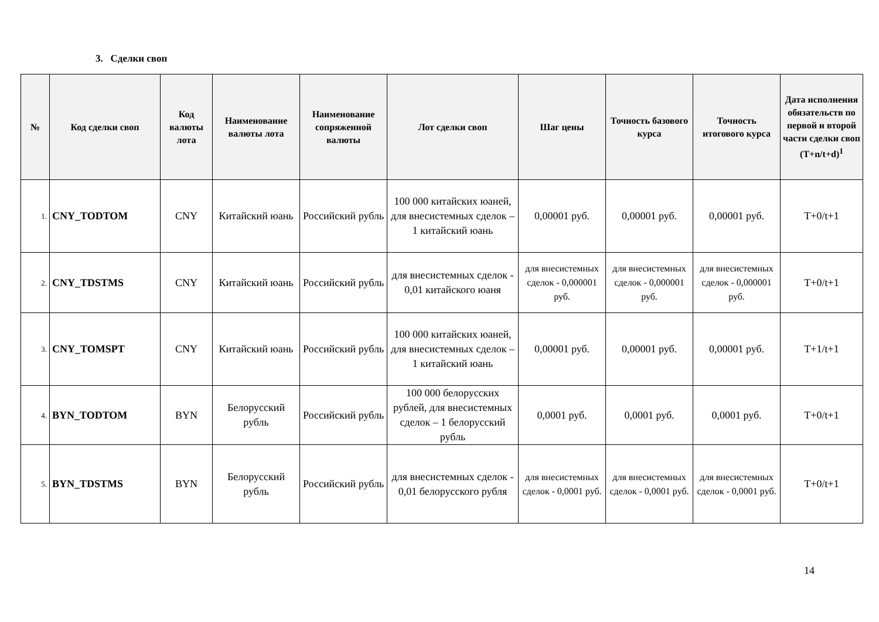3. Сделки своп
| № | Код сделки своп | Код валюты лота | Наименование валюты лота | Наименование сопряженной валюты | Лот сделки своп | Шаг цены | Точность базового курса | Точность итогового курса | Дата исполнения обязательств по первой и второй части сделки своп (T+n/t+d)<sup>1</sup> |
| --- | --- | --- | --- | --- | --- | --- | --- | --- | --- |
| 1. | CNY_TODTOM | CNY | Китайский юань | Российский рубль | 100 000 китайских юаней, для внесистемных сделок – 1 китайский юань | 0,00001 руб. | 0,00001 руб. | 0,00001 руб. | T+0/t+1 |
| 2. | CNY_TDSTMS | CNY | Китайский юань | Российский рубль | для внесистемных сделок - 0,01 китайского юаня | для внесистемных сделок - 0,000001 руб. | для внесистемных сделок - 0,000001 руб. | для внесистемных сделок - 0,000001 руб. | T+0/t+1 |
| 3. | CNY_TOMSPT | CNY | Китайский юань | Российский рубль | 100 000 китайских юаней, для внесистемных сделок – 1 китайский юань | 0,00001 руб. | 0,00001 руб. | 0,00001 руб. | T+1/t+1 |
| 4. | BYN_TODTOM | BYN | Белорусский рубль | Российский рубль | 100 000 белорусских рублей, для внесистемных сделок – 1 белорусский рубль | 0,0001 руб. | 0,0001 руб. | 0,0001 руб. | T+0/t+1 |
| 5. | BYN_TDSTMS | BYN | Белорусский рубль | Российский рубль | для внесистемных сделок - 0,01 белорусского рубля | для внесистемных сделок - 0,0001 руб. | для внесистемных сделок - 0,0001 руб. | для внесистемных сделок - 0,0001 руб. | T+0/t+1 |
14